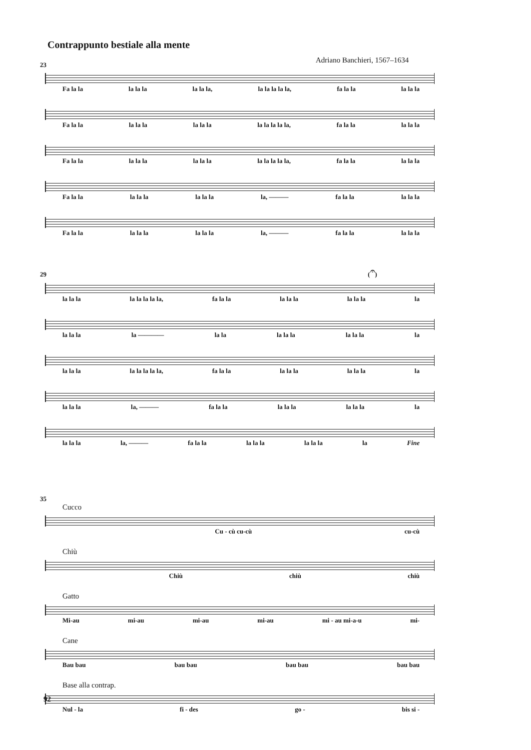Contrappunto bestiale alla mente
Adriano Banchieri, 1567–1634
23
Fa la la la la la la la la, la la la la la, fa la la la la la
Fa la la la la la la la la la la la la la, fa la la la la la
Fa la la la la la la la la la la la la la, fa la la la la la
Fa la la la la la la la la la, ——— fa la la la la la
Fa la la la la la la la la la, ——— fa la la la la la
29 (𝄐)
la la la la la la la la, fa la la la la la la la la la
la la la la ———— la la la la la la la la la
la la la la la la la la, fa la la la la la la la la la
la la la la, ——— fa la la la la la la la la la
la la la la, ——— fa la la la la la la la la la Fine
35
Cucco
Cu - cù cu-cù cu-cù
Chiù
Chiù chiù chiù
Gatto
Mi-au mi-au mi-au mi-au mi - au mi-a-u mi-
Cane
Bau bau bau bau bau bau bau bau
Base alla contrap.
Nul - la fi - des go - bis si -
92